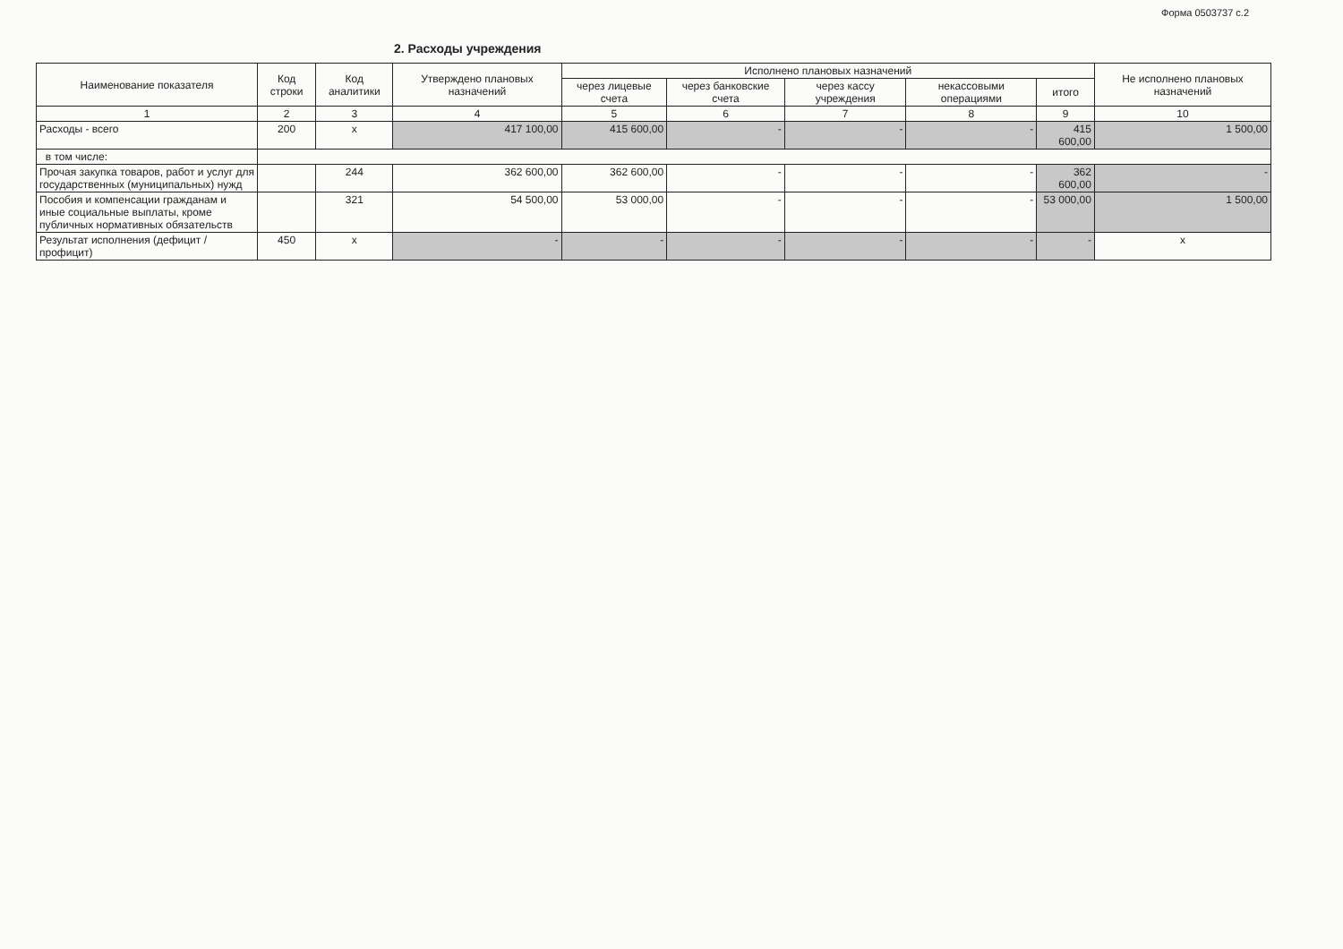Форма 0503737 с.2
2. Расходы учреждения
| Наименование показателя | Код строки | Код аналитики | Утверждено плановых назначений | Исполнено плановых назначений | | | | | Не исполнено плановых назначений |
| --- | --- | --- | --- | --- | --- | --- | --- | --- | --- |
| | | | | через лицевые счета | через банковские счета | через кассу учреждения | некассовыми операциями | итого | |
| 1 | 2 | 3 | 4 | 5 | 6 | 7 | 8 | 9 | 10 |
| Расходы - всего | 200 | x | 417 100,00 | 415 600,00 | - | - | - | 415 600,00 | 1 500,00 |
| в том числе: | | | | | | | | | |
| Прочая закупка товаров, работ и услуг для государственных (муниципальных) нужд | | 244 | 362 600,00 | 362 600,00 | - | - | - | 362 600,00 | - |
| Пособия и компенсации гражданам и иные социальные выплаты, кроме публичных нормативных обязательств | | 321 | 54 500,00 | 53 000,00 | - | - | - | 53 000,00 | 1 500,00 |
| Результат исполнения (дефицит / профицит) | 450 | x | - | - | - | - | - | - | x |